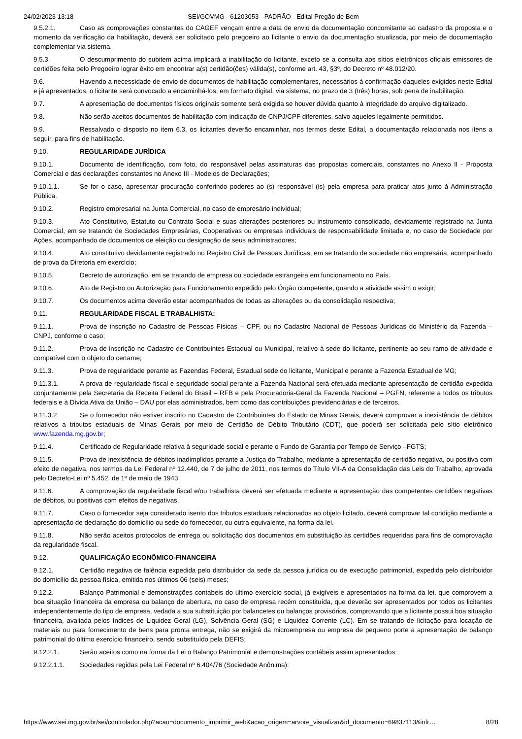24/02/2023 13:18 SEI/GOVMG - 61203053 - PADRÃO - Edital Pregão de Bem
9.5.2.1. Caso as comprovações constantes do CAGEF vençam entre a data de envio da documentação concomitante ao cadastro da proposta e o momento da verificação da habilitação, deverá ser solicitado pelo pregoeiro ao licitante o envio da documentação atualizada, por meio de documentação complementar via sistema.
9.5.3. O descumprimento do subitem acima implicará a inabilitação do licitante, exceto se a consulta aos sítios eletrônicos oficiais emissores de certidões feita pelo Pregoeiro lograr êxito em encontrar a(s) certidão(ões) válida(s), conforme art. 43, §3º, do Decreto nº 48.012/20.
9.6. Havendo a necessidade de envio de documentos de habilitação complementares, necessários à confirmação daqueles exigidos neste Edital e já apresentados, o licitante será convocado a encaminhá-los, em formato digital, via sistema, no prazo de 3 (três) horas, sob pena de inabilitação.
9.7. A apresentação de documentos físicos originais somente será exigida se houver dúvida quanto à integridade do arquivo digitalizado.
9.8. Não serão aceitos documentos de habilitação com indicação de CNPJ/CPF diferentes, salvo aqueles legalmente permitidos.
9.9. Ressalvado o disposto no item 6.3, os licitantes deverão encaminhar, nos termos deste Edital, a documentação relacionada nos itens a seguir, para fins de habilitação.
9.10. REGULARIDADE JURÍDICA
9.10.1. Documento de identificação, com foto, do responsável pelas assinaturas das propostas comerciais, constantes no Anexo II - Proposta Comercial e das declarações constantes no Anexo III - Modelos de Declarações;
9.10.1.1. Se for o caso, apresentar procuração conferindo poderes ao (s) responsável (is) pela empresa para praticar atos junto à Administração Pública.
9.10.2. Registro empresarial na Junta Comercial, no caso de empresário individual;
9.10.3. Ato Constitutivo, Estatuto ou Contrato Social e suas alterações posteriores ou instrumento consolidado, devidamente registrado na Junta Comercial, em se tratando de Sociedades Empresárias, Cooperativas ou empresas individuais de responsabilidade limitada e, no caso de Sociedade por Ações, acompanhado de documentos de eleição ou designação de seus administradores;
9.10.4. Ato constitutivo devidamente registrado no Registro Civil de Pessoas Jurídicas, em se tratando de sociedade não empresária, acompanhado de prova da Diretoria em exercício;
9.10.5. Decreto de autorização, em se tratando de empresa ou sociedade estrangeira em funcionamento no País.
9.10.6. Ato de Registro ou Autorização para Funcionamento expedido pelo Órgão competente, quando a atividade assim o exigir;
9.10.7. Os documentos acima deverão estar acompanhados de todas as alterações ou da consolidação respectiva;
9.11. REGULARIDADE FISCAL E TRABALHISTA:
9.11.1. Prova de inscrição no Cadastro de Pessoas Físicas – CPF, ou no Cadastro Nacional de Pessoas Jurídicas do Ministério da Fazenda – CNPJ, conforme o caso;
9.11.2. Prova de inscrição no Cadastro de Contribuintes Estadual ou Municipal, relativo à sede do licitante, pertinente ao seu ramo de atividade e compatível com o objeto do certame;
9.11.3. Prova de regularidade perante as Fazendas Federal, Estadual sede do licitante, Municipal e perante a Fazenda Estadual de MG;
9.11.3.1. A prova de regularidade fiscal e seguridade social perante a Fazenda Nacional será efetuada mediante apresentação de certidão expedida conjuntamente pela Secretaria da Receita Federal do Brasil – RFB e pela Procuradoria-Geral da Fazenda Nacional – PGFN, referente a todos os tributos federais e à Dívida Ativa da União – DAU por elas administrados, bem como das contribuições previdenciárias e de terceiros.
9.11.3.2. Se o fornecedor não estiver inscrito no Cadastro de Contribuintes do Estado de Minas Gerais, deverá comprovar a inexistência de débitos relativos a tributos estaduais de Minas Gerais por meio de Certidão de Débito Tributário (CDT), que poderá ser solicitada pelo sítio eletrônico www.fazenda.mg.gov.br;
9.11.4. Certificado de Regularidade relativa à seguridade social e perante o Fundo de Garantia por Tempo de Serviço –FGTS;
9.11.5. Prova de inexistência de débitos inadimplidos perante a Justiça do Trabalho, mediante a apresentação de certidão negativa, ou positiva com efeito de negativa, nos termos da Lei Federal nº 12.440, de 7 de julho de 2011, nos termos do Título VII-A da Consolidação das Leis do Trabalho, aprovada pelo Decreto-Lei nº 5.452, de 1º de maio de 1943;
9.11.6. A comprovação da regularidade fiscal e/ou trabalhista deverá ser efetuada mediante a apresentação das competentes certidões negativas de débitos, ou positivas com efeitos de negativas.
9.11.7. Caso o fornecedor seja considerado isento dos tributos estaduais relacionados ao objeto licitado, deverá comprovar tal condição mediante a apresentação de declaração do domicílio ou sede do fornecedor, ou outra equivalente, na forma da lei.
9.11.8. Não serão aceitos protocolos de entrega ou solicitação dos documentos em substituição às certidões requeridas para fins de comprovação da regularidade fiscal.
9.12. QUALIFICAÇÃO ECONÔMICO-FINANCEIRA
9.12.1. Certidão negativa de falência expedida pelo distribuidor da sede da pessoa jurídica ou de execução patrimonial, expedida pelo distribuidor do domicílio da pessoa física, emitida nos últimos 06 (seis) meses;
9.12.2. Balanço Patrimonial e demonstrações contábeis do último exercício social, já exigíveis e apresentados na forma da lei, que comprovem a boa situação financeira da empresa ou balanço de abertura, no caso de empresa recém constituída, que deverão ser apresentados por todos os licitantes independentemente do tipo de empresa, vedada a sua substituição por balancetes ou balanços provisórios, comprovando que a licitante possui boa situação financeira, avaliada pelos índices de Liquidez Geral (LG), Solvência Geral (SG) e Liquidez Corrente (LC). Em se tratando de licitação para locação de materiais ou para fornecimento de bens para pronta entrega, não se exigirá da microempresa ou empresa de pequeno porte a apresentação de balanço patrimonial do último exercício financeiro, sendo substituído pela DEFIS;
9.12.2.1. Serão aceitos como na forma da Lei o Balanço Patrimonial e demonstrações contábeis assim apresentados:
9.12.2.1.1. Sociedades regidas pela Lei Federal nº 6.404/76 (Sociedade Anônima):
https://www.sei.mg.gov.br/sei/controlador.php?acao=documento_imprimir_web&acao_origem=arvore_visualizar&id_documento=69837113&infr… 8/28